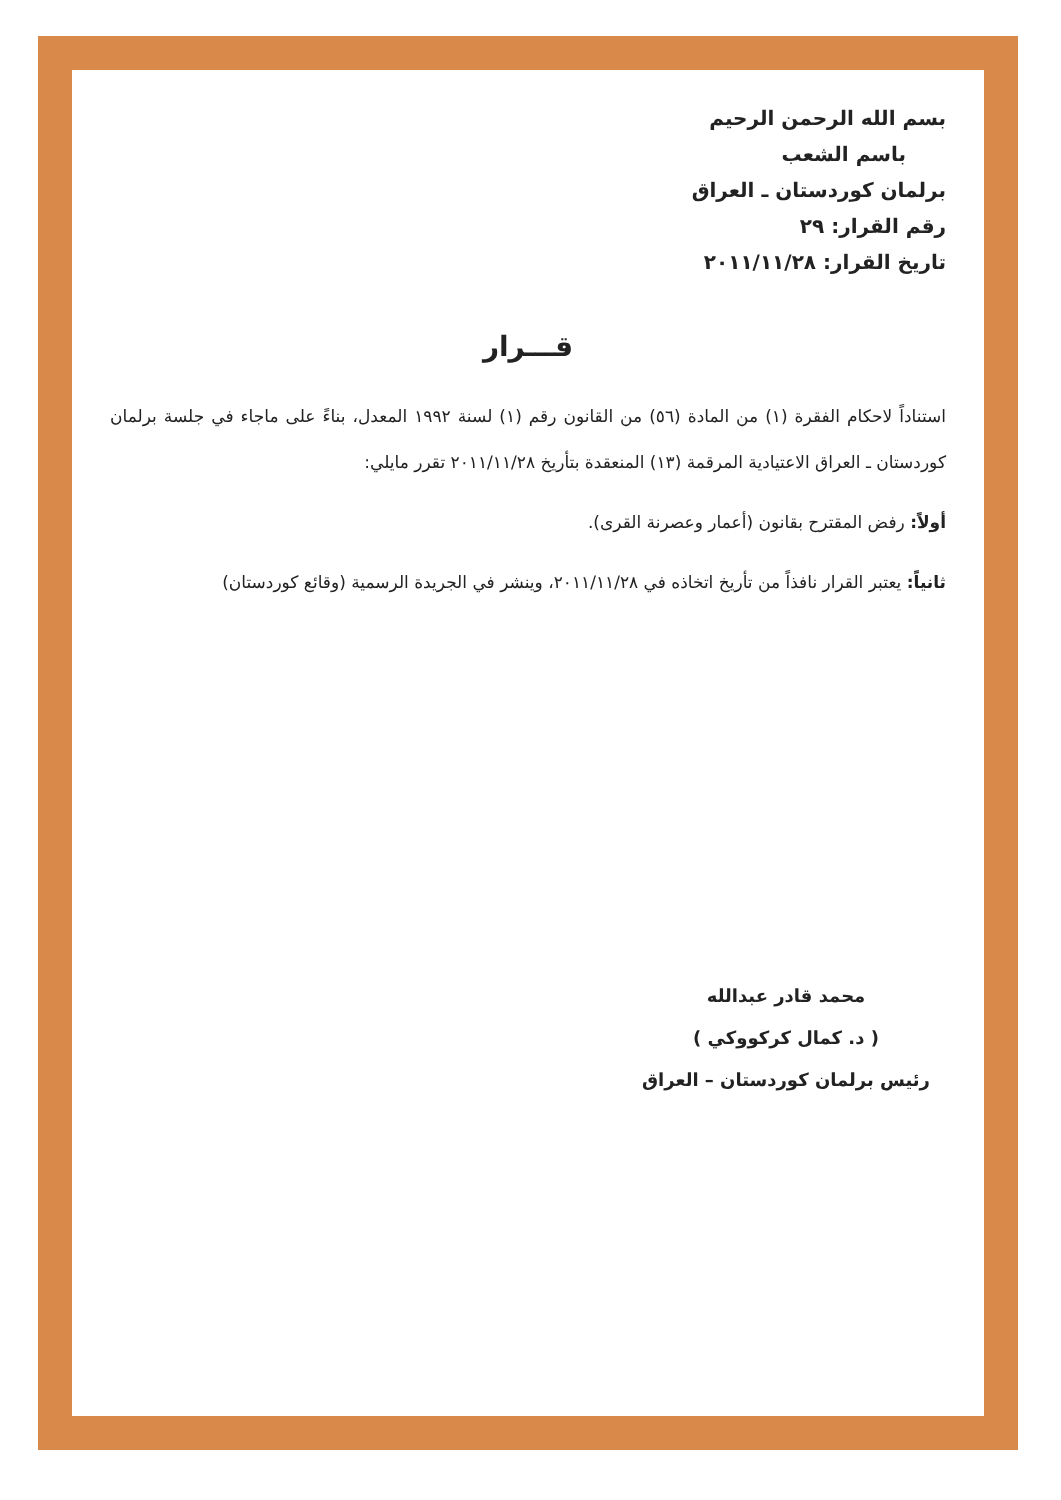بسم الله الرحمن الرحيم
باسم الشعب
برلمان كوردستان ـ العراق
رقم القرار: ٢٩
تاريخ القرار: ٢٠١١/١١/٢٨
قـــرار
استناداً لاحكام الفقرة (١) من المادة (٥٦) من القانون رقم (١) لسنة ١٩٩٢ المعدل، بناءً على ماجاء في جلسة برلمان كوردستان ـ العراق الاعتيادية المرقمة (١٣) المنعقدة بتأريخ ٢٠١١/١١/٢٨ تقرر مايلي:
أولاً: رفض المقترح بقانون (أعمار وعصرنة القرى).
ثانياً: يعتبر القرار نافذاً من تأريخ اتخاذه في ٢٠١١/١١/٢٨، وينشر في الجريدة الرسمية (وقائع كوردستان)
محمد قادر عبدالله
( د. كمال كركووكي )
رئيس برلمان كوردستان – العراق